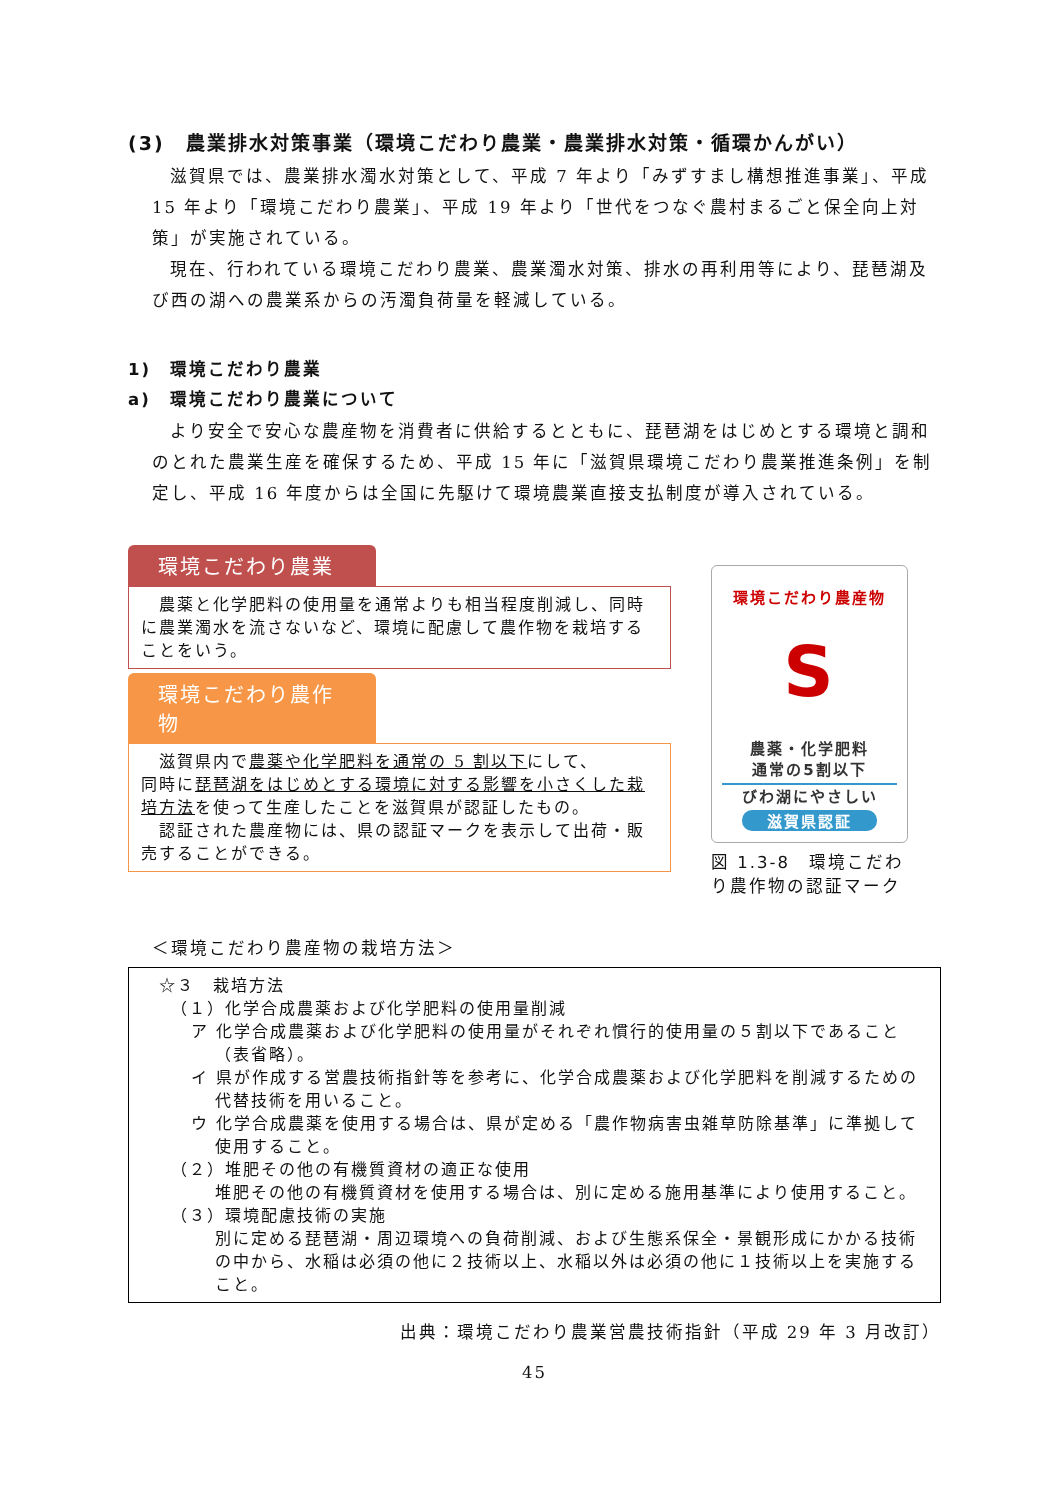(3)　農業排水対策事業（環境こだわり農業・農業排水対策・循環かんがい）
滋賀県では、農業排水濁水対策として、平成 7 年より「みずすまし構想推進事業」、平成 15 年より「環境こだわり農業」、平成 19 年より「世代をつなぐ農村まるごと保全向上対策」が実施されている。
現在、行われている環境こだわり農業、農業濁水対策、排水の再利用等により、琵琶湖及び西の湖への農業系からの汚濁負荷量を軽減している。
1)　環境こだわり農業
a)　環境こだわり農業について
より安全で安心な農産物を消費者に供給するとともに、琵琶湖をはじめとする環境と調和のとれた農業生産を確保するため、平成 15 年に「滋賀県環境こだわり農業推進条例」を制定し、平成 16 年度からは全国に先駆けて環境農業直接支払制度が導入されている。
環境こだわり農業
農薬と化学肥料の使用量を通常よりも相当程度削減し、同時に農業濁水を流さないなど、環境に配慮して農作物を栽培することをいう。
環境こだわり農作物
滋賀県内で農薬や化学肥料を通常の 5 割以下にして、
同時に琵琶湖をはじめとする環境に対する影響を小さくした栽培方法を使って生産したことを滋賀県が認証したもの。
認証された農産物には、県の認証マークを表示して出荷・販売することができる。
環境こだわり農産物
S
農薬・化学肥料
通常の5割以下
びわ湖にやさしい
滋賀県認証
図 1.3-8　環境こだわり農作物の認証マーク
＜環境こだわり農産物の栽培方法＞
☆３　栽培方法
（１）化学合成農薬および化学肥料の使用量削減
ア 化学合成農薬および化学肥料の使用量がそれぞれ慣行的使用量の５割以下であること（表省略）。
イ 県が作成する営農技術指針等を参考に、化学合成農薬および化学肥料を削減するための代替技術を用いること。
ウ 化学合成農薬を使用する場合は、県が定める「農作物病害虫雑草防除基準」に準拠して使用すること。
（２）堆肥その他の有機質資材の適正な使用
堆肥その他の有機質資材を使用する場合は、別に定める施用基準により使用すること。
（３）環境配慮技術の実施
別に定める琵琶湖・周辺環境への負荷削減、および生態系保全・景観形成にかかる技術の中から、水稲は必須の他に２技術以上、水稲以外は必須の他に１技術以上を実施すること。
出典：環境こだわり農業営農技術指針（平成 29 年 3 月改訂）
45